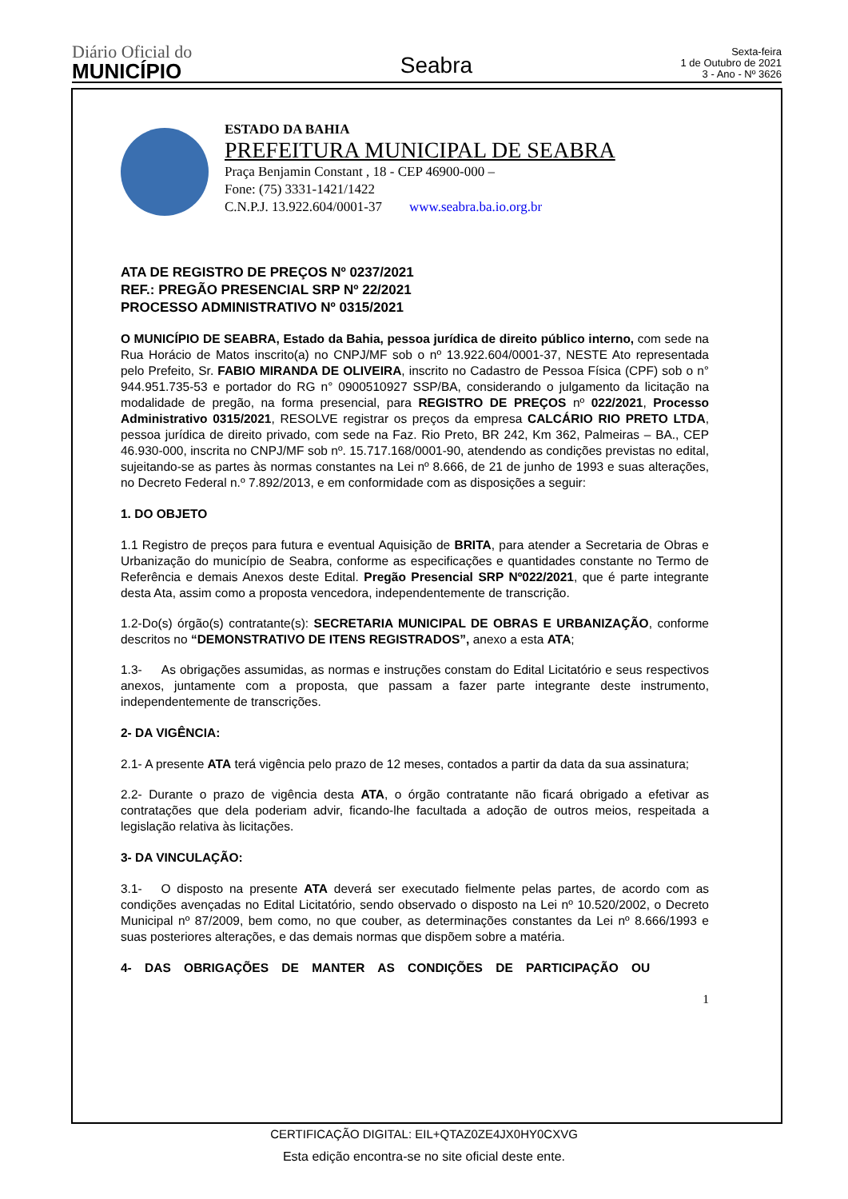Diário Oficial do
MUNICÍPIO
Seabra
Sexta-feira
1 de Outubro de 2021
3 - Ano - Nº 3626
ESTADO DA BAHIA
PREFEITURA MUNICIPAL DE SEABRA
Praça Benjamin Constant , 18 - CEP 46900-000 –
Fone: (75) 3331-1421/1422
C.N.P.J. 13.922.604/0001-37 www.seabra.ba.io.org.br
ATA DE REGISTRO DE PREÇOS Nº 0237/2021
REF.: PREGÃO PRESENCIAL SRP Nº 22/2021
PROCESSO ADMINISTRATIVO Nº 0315/2021
O MUNICÍPIO DE SEABRA, Estado da Bahia, pessoa jurídica de direito público interno, com sede na Rua Horácio de Matos inscrito(a) no CNPJ/MF sob o nº 13.922.604/0001-37, NESTE Ato representada pelo Prefeito, Sr. FABIO MIRANDA DE OLIVEIRA, inscrito no Cadastro de Pessoa Física (CPF) sob o n° 944.951.735-53 e portador do RG n° 0900510927 SSP/BA, considerando o julgamento da licitação na modalidade de pregão, na forma presencial, para REGISTRO DE PREÇOS nº 022/2021, Processo Administrativo 0315/2021, RESOLVE registrar os preços da empresa CALCÁRIO RIO PRETO LTDA, pessoa jurídica de direito privado, com sede na Faz. Rio Preto, BR 242, Km 362, Palmeiras – BA., CEP 46.930-000, inscrita no CNPJ/MF sob nº. 15.717.168/0001-90, atendendo as condições previstas no edital, sujeitando-se as partes às normas constantes na Lei nº 8.666, de 21 de junho de 1993 e suas alterações, no Decreto Federal n.º 7.892/2013, e em conformidade com as disposições a seguir:
1. DO OBJETO
1.1 Registro de preços para futura e eventual Aquisição de BRITA, para atender a Secretaria de Obras e Urbanização do município de Seabra, conforme as especificações e quantidades constante no Termo de Referência e demais Anexos deste Edital. Pregão Presencial SRP Nº022/2021, que é parte integrante desta Ata, assim como a proposta vencedora, independentemente de transcrição.
1.2-Do(s) órgão(s) contratante(s): SECRETARIA MUNICIPAL DE OBRAS E URBANIZAÇÃO, conforme descritos no “DEMONSTRATIVO DE ITENS REGISTRADOS”, anexo a esta ATA;
1.3- As obrigações assumidas, as normas e instruções constam do Edital Licitatório e seus respectivos anexos, juntamente com a proposta, que passam a fazer parte integrante deste instrumento, independentemente de transcrições.
2- DA VIGÊNCIA:
2.1- A presente ATA terá vigência pelo prazo de 12 meses, contados a partir da data da sua assinatura;
2.2- Durante o prazo de vigência desta ATA, o órgão contratante não ficará obrigado a efetivar as contratações que dela poderiam advir, ficando-lhe facultada a adoção de outros meios, respeitada a legislação relativa às licitações.
3- DA VINCULAÇÃO:
3.1- O disposto na presente ATA deverá ser executado fielmente pelas partes, de acordo com as condições avençadas no Edital Licitatório, sendo observado o disposto na Lei nº 10.520/2002, o Decreto Municipal nº 87/2009, bem como, no que couber, as determinações constantes da Lei nº 8.666/1993 e suas posteriores alterações, e das demais normas que dispõem sobre a matéria.
4- DAS OBRIGAÇÕES DE MANTER AS CONDIÇÕES DE PARTICIPAÇÃO OU
1
CERTIFICAÇÃO DIGITAL: EIL+QTAZ0ZE4JX0HY0CXVG
Esta edição encontra-se no site oficial deste ente.